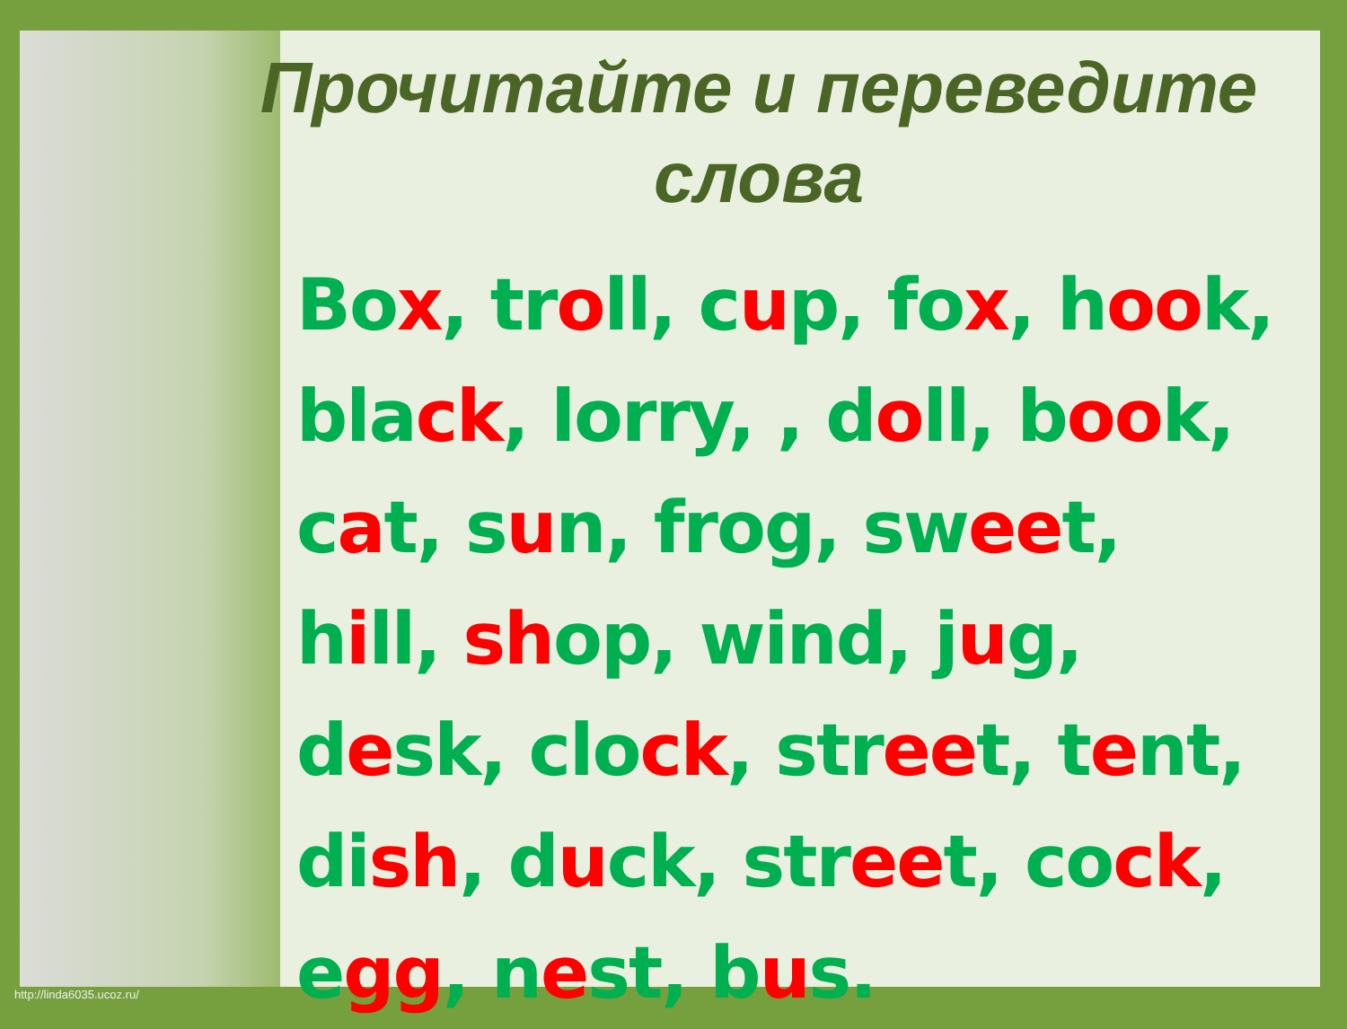Прочитайте и переведите
слова
Box, troll, cup, fox, hook,
black, lorry, , doll, book,
cat, sun, frog, sweet,
hill, shop, wind, jug,
desk, clock, street, tent,
dish, duck, street, cock,
egg, nest, bus.
http://linda6035.ucoz.ru/